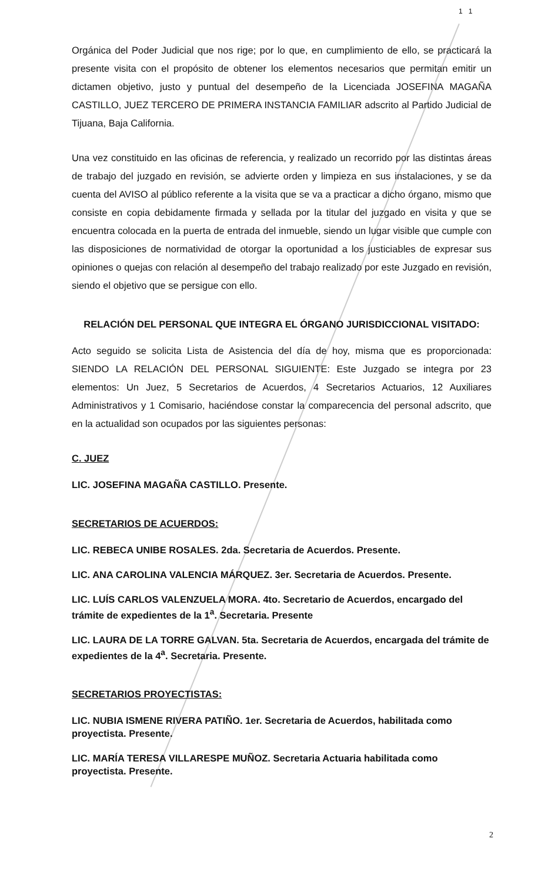1 1
Orgánica del Poder Judicial que nos rige; por lo que, en cumplimiento de ello, se practicará la presente visita con el propósito de obtener los elementos necesarios que permitan emitir un dictamen objetivo, justo y puntual del desempeño de la Licenciada JOSEFINA MAGAÑA CASTILLO, JUEZ TERCERO DE PRIMERA INSTANCIA FAMILIAR adscrito al Partido Judicial de Tijuana, Baja California.
Una vez constituido en las oficinas de referencia, y realizado un recorrido por las distintas áreas de trabajo del juzgado en revisión, se advierte orden y limpieza en sus instalaciones, y se da cuenta del AVISO al público referente a la visita que se va a practicar a dicho órgano, mismo que consiste en copia debidamente firmada y sellada por la titular del juzgado en visita y que se encuentra colocada en la puerta de entrada del inmueble, siendo un lugar visible que cumple con las disposiciones de normatividad de otorgar la oportunidad a los justiciables de expresar sus opiniones o quejas con relación al desempeño del trabajo realizado por este Juzgado en revisión, siendo el objetivo que se persigue con ello.
RELACIÓN DEL PERSONAL QUE INTEGRA EL ÓRGANO JURISDICCIONAL VISITADO:
Acto seguido se solicita Lista de Asistencia del día de hoy, misma que es proporcionada: SIENDO LA RELACIÓN DEL PERSONAL SIGUIENTE: Este Juzgado se integra por 23 elementos: Un Juez, 5 Secretarios de Acuerdos, 4 Secretarios Actuarios, 12 Auxiliares Administrativos y 1 Comisario, haciéndose constar la comparecencia del personal adscrito, que en la actualidad son ocupados por las siguientes personas:
C. JUEZ
LIC. JOSEFINA MAGAÑA CASTILLO. Presente.
SECRETARIOS DE ACUERDOS:
LIC. REBECA UNIBE ROSALES. 2da. Secretaria de Acuerdos. Presente.
LIC. ANA CAROLINA VALENCIA MÁRQUEZ. 3er. Secretaria de Acuerdos. Presente.
LIC. LUÍS CARLOS VALENZUELA MORA. 4to. Secretario de Acuerdos, encargado del trámite de expedientes de la 1<sup>a</sup>. Secretaria. Presente
LIC. LAURA DE LA TORRE GALVAN. 5ta. Secretaria de Acuerdos, encargada del trámite de expedientes de la 4<sup>a</sup>. Secretaria. Presente.
SECRETARIOS PROYECTISTAS:
LIC. NUBIA ISMENE RIVERA PATIÑO. 1er. Secretaria de Acuerdos, habilitada como proyectista. Presente.
LIC. MARÍA TERESA VILLARESPE MUÑOZ. Secretaria Actuaria habilitada como proyectista. Presente.
2